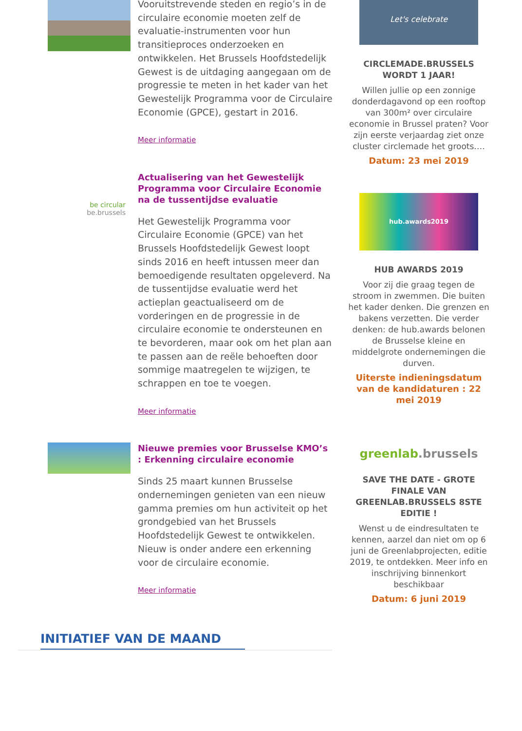Vooruitstrevende steden en regio’s in de circulaire economie moeten zelf de evaluatie-instrumenten voor hun transitieproces onderzoeken en ontwikkelen. Het Brussels Hoofdstedelijk Gewest is de uitdaging aangegaan om de progressie te meten in het kader van het Gewestelijk Programma voor de Circulaire Economie (GPCE), gestart in 2016.
Meer informatie
be circular
be.brussels
Actualisering van het Gewestelijk Programma voor Circulaire Economie na de tussentijdse evaluatie
Het Gewestelijk Programma voor Circulaire Economie (GPCE) van het Brussels Hoofdstedelijk Gewest loopt sinds 2016 en heeft intussen meer dan bemoedigende resultaten opgeleverd. Na de tussentijdse evaluatie werd het actieplan geactualiseerd om de vorderingen en de progressie in de circulaire economie te ondersteunen en te bevorderen, maar ook om het plan aan te passen aan de reële behoeften door sommige maatregelen te wijzigen, te schrappen en toe te voegen.
Meer informatie
Nieuwe premies voor Brusselse KMO’s : Erkenning circulaire economie
Sinds 25 maart kunnen Brusselse ondernemingen genieten van een nieuw gamma premies om hun activiteit op het grondgebied van het Brussels Hoofdstedelijk Gewest te ontwikkelen. Nieuw is onder andere een erkenning voor de circulaire economie.
Meer informatie
INITIATIEF VAN DE MAAND
Let's celebrate
CIRCLEMADE.BRUSSELS WORDT 1 JAAR!
Willen jullie op een zonnige donderdagavond op een rooftop van 300m² over circulaire economie in Brussel praten? Voor zijn eerste verjaardag ziet onze cluster circlemade het groots….
Datum: 23 mei 2019
hub.awards2019
HUB AWARDS 2019
Voor zij die graag tegen de stroom in zwemmen. Die buiten het kader denken. Die grenzen en bakens verzetten. Die verder denken: de hub.awards belonen de Brusselse kleine en middelgrote ondernemingen die durven.
Uiterste indieningsdatum van de kandidaturen : 22 mei 2019
greenlab.brussels
SAVE THE DATE - GROTE FINALE VAN GREENLAB.BRUSSELS 8STE EDITIE !
Wenst u de eindresultaten te kennen, aarzel dan niet om op 6 juni de Greenlabprojecten, editie 2019, te ontdekken. Meer info en inschrijving binnenkort beschikbaar
Datum: 6 juni 2019